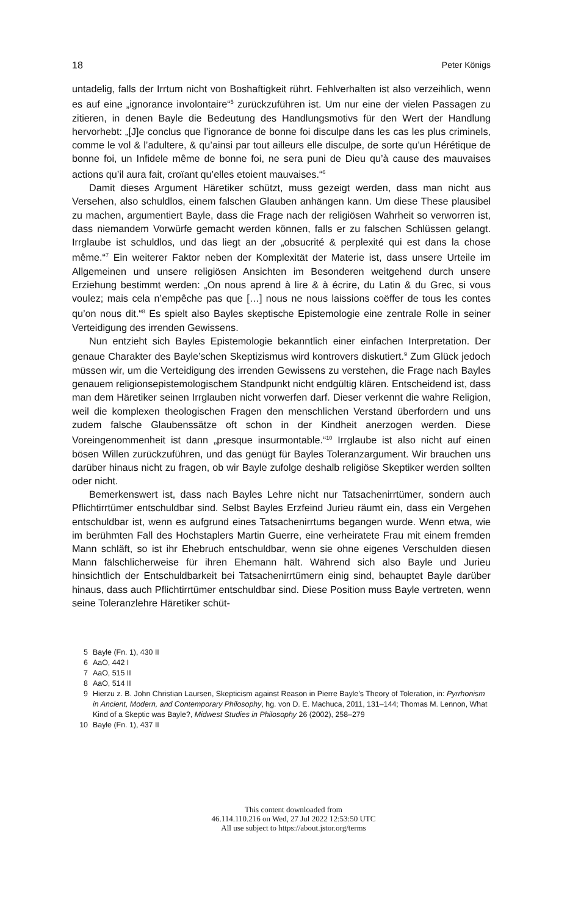18 Peter Königs
untadelig, falls der Irrtum nicht von Boshaftigkeit rührt. Fehlverhalten ist also verzeihlich, wenn es auf eine „ignorance involontaire“<sup>5</sup> zurückzuführen ist. Um nur eine der vielen Passagen zu zitieren, in denen Bayle die Bedeutung des Handlungsmotivs für den Wert der Handlung hervorhebt: „[J]e conclus que l’ignorance de bonne foi disculpe dans les cas les plus criminels, comme le vol & l’adultere, & qu’ainsi par tout ailleurs elle disculpe, de sorte qu’un Hérétique de bonne foi, un Infidele même de bonne foi, ne sera puni de Dieu qu’à cause des mauvaises actions qu’il aura fait, croïant qu’elles etoient mauvaises.“<sup>6</sup>
Damit dieses Argument Häretiker schützt, muss gezeigt werden, dass man nicht aus Versehen, also schuldlos, einem falschen Glauben anhängen kann. Um diese These plausibel zu machen, argumentiert Bayle, dass die Frage nach der religiösen Wahrheit so verworren ist, dass niemandem Vorwürfe gemacht werden können, falls er zu falschen Schlüssen gelangt. Irrglaube ist schuldlos, und das liegt an der „obsucrité & perplexité qui est dans la chose même.“<sup>7</sup> Ein weiterer Faktor neben der Komplexität der Materie ist, dass unsere Urteile im Allgemeinen und unsere religiösen Ansichten im Besonderen weitgehend durch unsere Erziehung bestimmt werden: „On nous aprend à lire & à écrire, du Latin & du Grec, si vous voulez; mais cela n’empêche pas que […] nous ne nous laissions coëffer de tous les contes qu’on nous dit.“<sup>8</sup> Es spielt also Bayles skeptische Epistemologie eine zentrale Rolle in seiner Verteidigung des irrenden Gewissens.
Nun entzieht sich Bayles Epistemologie bekanntlich einer einfachen Interpretation. Der genaue Charakter des Bayle’schen Skeptizismus wird kontrovers diskutiert.<sup>9</sup> Zum Glück jedoch müssen wir, um die Verteidigung des irrenden Gewissens zu verstehen, die Frage nach Bayles genauem religionsepistemologischem Standpunkt nicht endgültig klären. Entscheidend ist, dass man dem Häretiker seinen Irrglauben nicht vorwerfen darf. Dieser verkennt die wahre Religion, weil die komplexen theologischen Fragen den menschlichen Verstand überfordern und uns zudem falsche Glaubenssätze oft schon in der Kindheit anerzogen werden. Diese Voreingenommenheit ist dann „presque insurmontable.“<sup>10</sup> Irrglaube ist also nicht auf einen bösen Willen zurückzuführen, und das genügt für Bayles Toleranzargument. Wir brauchen uns darüber hinaus nicht zu fragen, ob wir Bayle zufolge deshalb religiöse Skeptiker werden sollten oder nicht.
Bemerkenswert ist, dass nach Bayles Lehre nicht nur Tatsachenirrtümer, sondern auch Pflichtirrtümer entschuldbar sind. Selbst Bayles Erzfeind Jurieu räumt ein, dass ein Vergehen entschuldbar ist, wenn es aufgrund eines Tatsachenirrtums begangen wurde. Wenn etwa, wie im berühmten Fall des Hochstaplers Martin Guerre, eine verheiratete Frau mit einem fremden Mann schläft, so ist ihr Ehebruch entschuldbar, wenn sie ohne eigenes Verschulden diesen Mann fälschlicherweise für ihren Ehemann hält. Während sich also Bayle und Jurieu hinsichtlich der Entschuldbarkeit bei Tatsachenirrtümern einig sind, behauptet Bayle darüber hinaus, dass auch Pflichtirrtümer entschuldbar sind. Diese Position muss Bayle vertreten, wenn seine Toleranzlehre Häretiker schüt-
5 Bayle (Fn. 1), 430 II
6 AaO, 442 I
7 AaO, 515 II
8 AaO, 514 II
9 Hierzu z. B. John Christian Laursen, Skepticism against Reason in Pierre Bayle’s Theory of Toleration, in: Pyrrhonism in Ancient, Modern, and Contemporary Philosophy, hg. von D. E. Machuca, 2011, 131–144; Thomas M. Lennon, What Kind of a Skeptic was Bayle?, Midwest Studies in Philosophy 26 (2002), 258–279
10 Bayle (Fn. 1), 437 II
This content downloaded from
46.114.110.216 on Wed, 27 Jul 2022 12:53:50 UTC
All use subject to https://about.jstor.org/terms